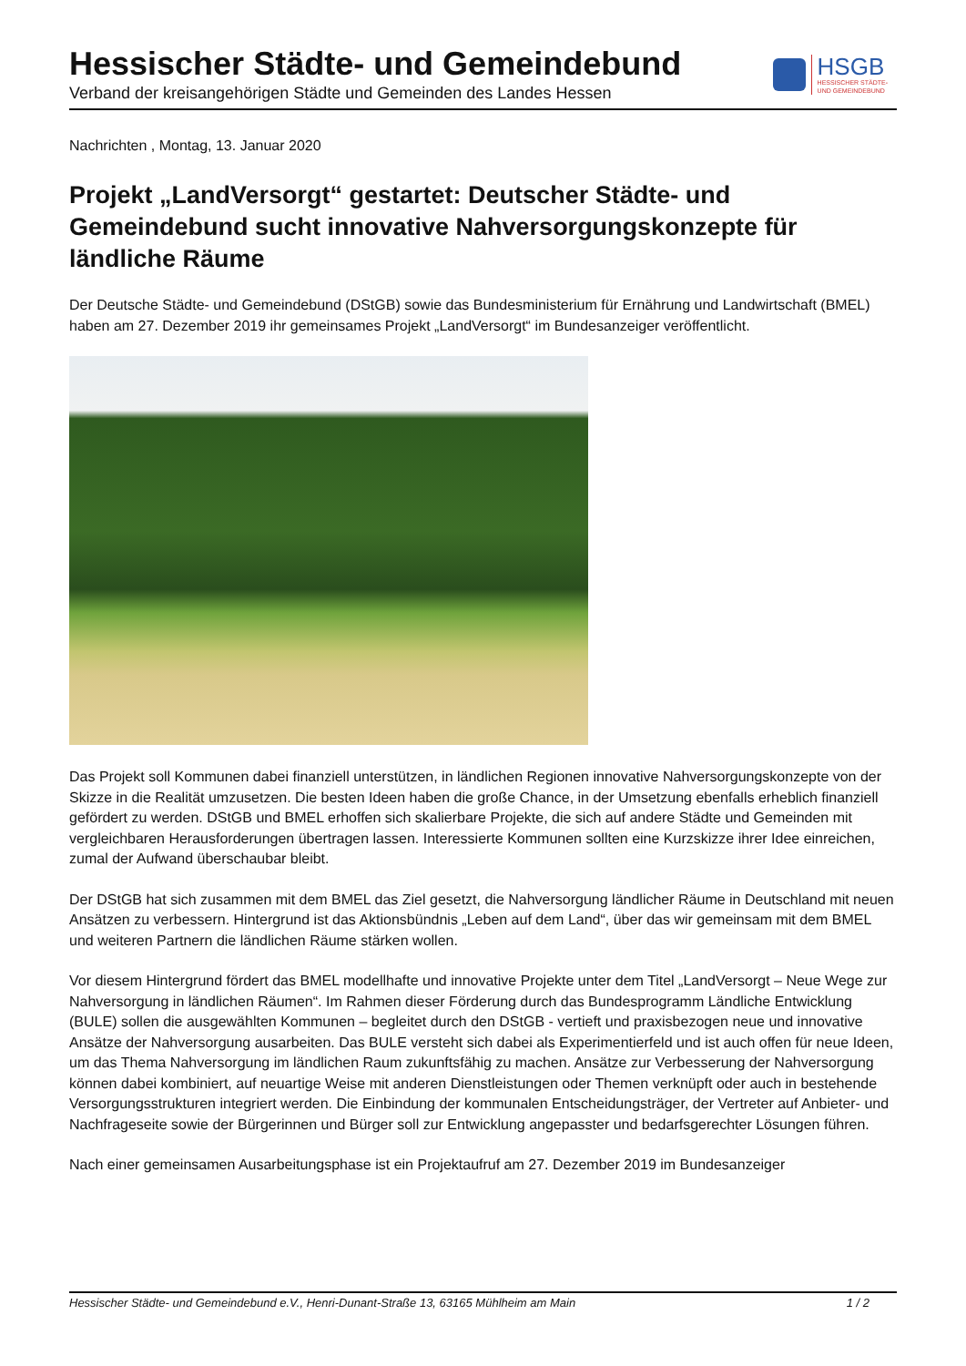Hessischer Städte- und Gemeindebund
Verband der kreisangehörigen Städte und Gemeinden des Landes Hessen
HSGB
HESSISCHER STÄDTE-
UND GEMEINDEBUND
Nachrichten , Montag, 13. Januar 2020
Projekt „LandVersorgt“ gestartet: Deutscher Städte- und Gemeindebund sucht innovative Nahversorgungskonzepte für ländliche Räume
Der Deutsche Städte- und Gemeindebund (DStGB) sowie das Bundesministerium für Ernährung und Landwirtschaft (BMEL) haben am 27. Dezember 2019 ihr gemeinsames Projekt „LandVersorgt“ im Bundesanzeiger veröffentlicht.
Das Projekt soll Kommunen dabei finanziell unterstützen, in ländlichen Regionen innovative Nahversorgungskonzepte von der Skizze in die Realität umzusetzen. Die besten Ideen haben die große Chance, in der Umsetzung ebenfalls erheblich finanziell gefördert zu werden. DStGB und BMEL erhoffen sich skalierbare Projekte, die sich auf andere Städte und Gemeinden mit vergleichbaren Herausforderungen übertragen lassen. Interessierte Kommunen sollten eine Kurzskizze ihrer Idee einreichen, zumal der Aufwand überschaubar bleibt.
Der DStGB hat sich zusammen mit dem BMEL das Ziel gesetzt, die Nahversorgung ländlicher Räume in Deutschland mit neuen Ansätzen zu verbessern. Hintergrund ist das Aktionsbündnis „Leben auf dem Land“, über das wir gemeinsam mit dem BMEL und weiteren Partnern die ländlichen Räume stärken wollen.
Vor diesem Hintergrund fördert das BMEL modellhafte und innovative Projekte unter dem Titel „LandVersorgt – Neue Wege zur Nahversorgung in ländlichen Räumen“. Im Rahmen dieser Förderung durch das Bundesprogramm Ländliche Entwicklung (BULE) sollen die ausgewählten Kommunen – begleitet durch den DStGB - vertieft und praxisbezogen neue und innovative Ansätze der Nahversorgung ausarbeiten. Das BULE versteht sich dabei als Experimentierfeld und ist auch offen für neue Ideen, um das Thema Nahversorgung im ländlichen Raum zukunftsfähig zu machen. Ansätze zur Verbesserung der Nahversorgung können dabei kombiniert, auf neuartige Weise mit anderen Dienstleistungen oder Themen verknüpft oder auch in bestehende Versorgungsstrukturen integriert werden. Die Einbindung der kommunalen Entscheidungsträger, der Vertreter auf Anbieter- und Nachfrageseite sowie der Bürgerinnen und Bürger soll zur Entwicklung angepasster und bedarfsgerechter Lösungen führen.
Nach einer gemeinsamen Ausarbeitungsphase ist ein Projektaufruf am 27. Dezember 2019 im Bundesanzeiger
Hessischer Städte- und Gemeindebund e.V., Henri-Dunant-Straße 13, 63165 Mühlheim am Main 1 / 2